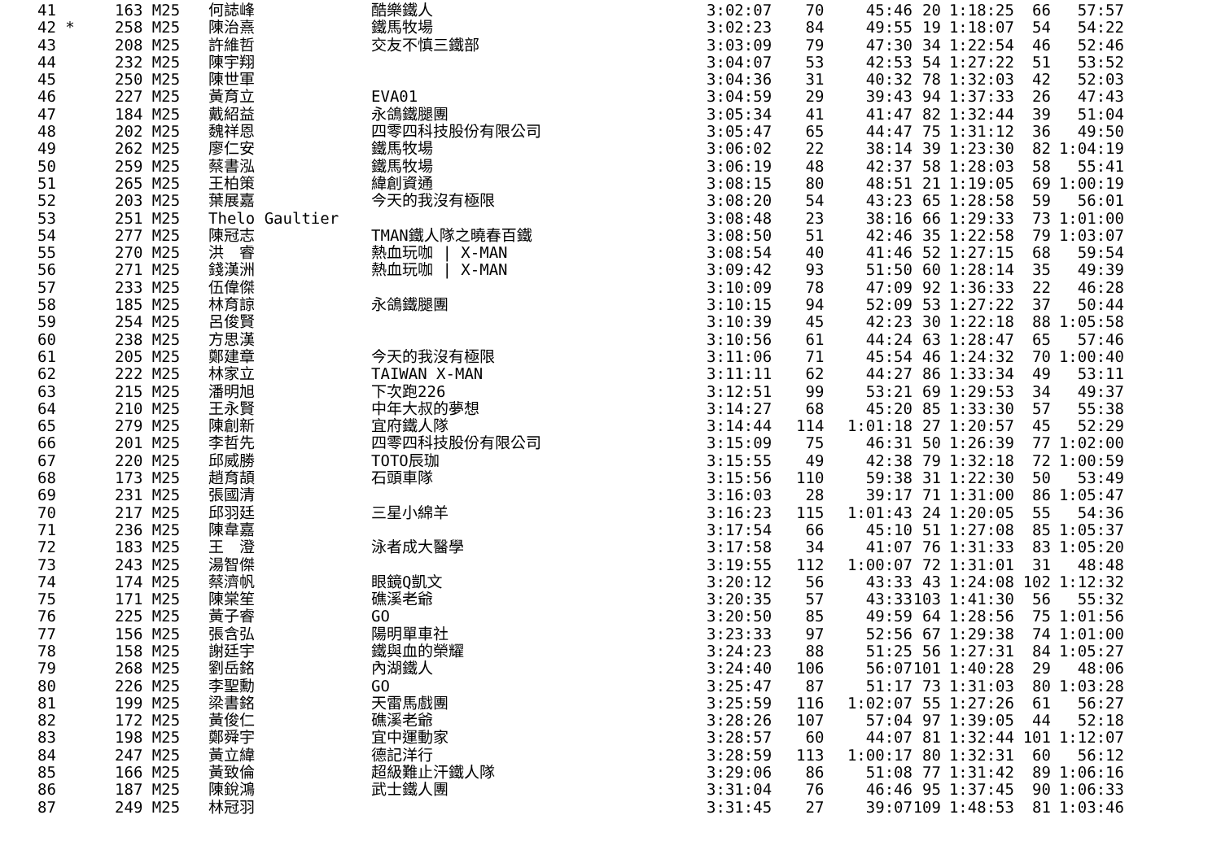| 41 | 163 M25 | 何誌峰 | 酷樂鐵人 | 3:02:07 | 70 | 45:46 | 20 | 1:18:25 | 66 | 57:57 |
| 42 * | 258 M25 | 陳治熹 | 鐵馬牧場 | 3:02:23 | 84 | 49:55 | 19 | 1:18:07 | 54 | 54:22 |
| 43 | 208 M25 | 許維哲 | 交友不慎三鐵部 | 3:03:09 | 79 | 47:30 | 34 | 1:22:54 | 46 | 52:46 |
| 44 | 232 M25 | 陳宇翔 | | 3:04:07 | 53 | 42:53 | 54 | 1:27:22 | 51 | 53:52 |
| 45 | 250 M25 | 陳世軍 | | 3:04:36 | 31 | 40:32 | 78 | 1:32:03 | 42 | 52:03 |
| 46 | 227 M25 | 黃育立 | EVA01 | 3:04:59 | 29 | 39:43 | 94 | 1:37:33 | 26 | 47:43 |
| 47 | 184 M25 | 戴紹益 | 永鴿鐵腿團 | 3:05:34 | 41 | 41:47 | 82 | 1:32:44 | 39 | 51:04 |
| 48 | 202 M25 | 魏祥恩 | 四零四科技股份有限公司 | 3:05:47 | 65 | 44:47 | 75 | 1:31:12 | 36 | 49:50 |
| 49 | 262 M25 | 廖仁安 | 鐵馬牧場 | 3:06:02 | 22 | 38:14 | 39 | 1:23:30 | 82 | 1:04:19 |
| 50 | 259 M25 | 蔡書泓 | 鐵馬牧場 | 3:06:19 | 48 | 42:37 | 58 | 1:28:03 | 58 | 55:41 |
| 51 | 265 M25 | 王柏策 | 緯創資通 | 3:08:15 | 80 | 48:51 | 21 | 1:19:05 | 69 | 1:00:19 |
| 52 | 203 M25 | 葉展嘉 | 今天的我沒有極限 | 3:08:20 | 54 | 43:23 | 65 | 1:28:58 | 59 | 56:01 |
| 53 | 251 M25 | Thelo Gaultier | | 3:08:48 | 23 | 38:16 | 66 | 1:29:33 | 73 | 1:01:00 |
| 54 | 277 M25 | 陳冠志 | TMAN鐵人隊之曉春百鐵 | 3:08:50 | 51 | 42:46 | 35 | 1:22:58 | 79 | 1:03:07 |
| 55 | 270 M25 | 洪 睿 | 熱血玩咖 / X-MAN | 3:08:54 | 40 | 41:46 | 52 | 1:27:15 | 68 | 59:54 |
| 56 | 271 M25 | 錢漢洲 | 熱血玩咖 / X-MAN | 3:09:42 | 93 | 51:50 | 60 | 1:28:14 | 35 | 49:39 |
| 57 | 233 M25 | 伍偉傑 | | 3:10:09 | 78 | 47:09 | 92 | 1:36:33 | 22 | 46:28 |
| 58 | 185 M25 | 林育諒 | 永鴿鐵腿團 | 3:10:15 | 94 | 52:09 | 53 | 1:27:22 | 37 | 50:44 |
| 59 | 254 M25 | 呂俊賢 | | 3:10:39 | 45 | 42:23 | 30 | 1:22:18 | 88 | 1:05:58 |
| 60 | 238 M25 | 方思漢 | | 3:10:56 | 61 | 44:24 | 63 | 1:28:47 | 65 | 57:46 |
| 61 | 205 M25 | 鄭建章 | 今天的我沒有極限 | 3:11:06 | 71 | 45:54 | 46 | 1:24:32 | 70 | 1:00:40 |
| 62 | 222 M25 | 林家立 | TAIWAN X-MAN | 3:11:11 | 62 | 44:27 | 86 | 1:33:34 | 49 | 53:11 |
| 63 | 215 M25 | 潘明旭 | 下次跑226 | 3:12:51 | 99 | 53:21 | 69 | 1:29:53 | 34 | 49:37 |
| 64 | 210 M25 | 王永賢 | 中年大叔的夢想 | 3:14:27 | 68 | 45:20 | 85 | 1:33:30 | 57 | 55:38 |
| 65 | 279 M25 | 陳創新 | 宜府鐵人隊 | 3:14:44 | 114 | 1:01:18 | 27 | 1:20:57 | 45 | 52:29 |
| 66 | 201 M25 | 李哲先 | 四零四科技股份有限公司 | 3:15:09 | 75 | 46:31 | 50 | 1:26:39 | 77 | 1:02:00 |
| 67 | 220 M25 | 邱威勝 | TOTO辰珈 | 3:15:55 | 49 | 42:38 | 79 | 1:32:18 | 72 | 1:00:59 |
| 68 | 173 M25 | 趙育頡 | 石頭車隊 | 3:15:56 | 110 | 59:38 | 31 | 1:22:30 | 50 | 53:49 |
| 69 | 231 M25 | 張國清 | | 3:16:03 | 28 | 39:17 | 71 | 1:31:00 | 86 | 1:05:47 |
| 70 | 217 M25 | 邱羽廷 | 三星小綿羊 | 3:16:23 | 115 | 1:01:43 | 24 | 1:20:05 | 55 | 54:36 |
| 71 | 236 M25 | 陳韋嘉 | | 3:17:54 | 66 | 45:10 | 51 | 1:27:08 | 85 | 1:05:37 |
| 72 | 183 M25 | 王 澄 | 泳者成大醫學 | 3:17:58 | 34 | 41:07 | 76 | 1:31:33 | 83 | 1:05:20 |
| 73 | 243 M25 | 湯智傑 | | 3:19:55 | 112 | 1:00:07 | 72 | 1:31:01 | 31 | 48:48 |
| 74 | 174 M25 | 蔡濟帆 | 眼鏡Q凱文 | 3:20:12 | 56 | 43:33 | 43 | 1:24:08 | 102 | 1:12:32 |
| 75 | 171 M25 | 陳棠笙 | 礁溪老爺 | 3:20:35 | 57 | 43:33 | 103 | 1:41:30 | 56 | 55:32 |
| 76 | 225 M25 | 黃子睿 | GO | 3:20:50 | 85 | 49:59 | 64 | 1:28:56 | 75 | 1:01:56 |
| 77 | 156 M25 | 張含弘 | 陽明單車社 | 3:23:33 | 97 | 52:56 | 67 | 1:29:38 | 74 | 1:01:00 |
| 78 | 158 M25 | 謝廷宇 | 鐵與血的榮耀 | 3:24:23 | 88 | 51:25 | 56 | 1:27:31 | 84 | 1:05:27 |
| 79 | 268 M25 | 劉岳銘 | 內湖鐵人 | 3:24:40 | 106 | 56:07 | 101 | 1:40:28 | 29 | 48:06 |
| 80 | 226 M25 | 李聖勳 | GO | 3:25:47 | 87 | 51:17 | 73 | 1:31:03 | 80 | 1:03:28 |
| 81 | 199 M25 | 梁書銘 | 天雷馬戲團 | 3:25:59 | 116 | 1:02:07 | 55 | 1:27:26 | 61 | 56:27 |
| 82 | 172 M25 | 黃俊仁 | 礁溪老爺 | 3:28:26 | 107 | 57:04 | 97 | 1:39:05 | 44 | 52:18 |
| 83 | 198 M25 | 鄭舜宇 | 宜中運動家 | 3:28:57 | 60 | 44:07 | 81 | 1:32:44 | 101 | 1:12:07 |
| 84 | 247 M25 | 黃立緯 | 德記洋行 | 3:28:59 | 113 | 1:00:17 | 80 | 1:32:31 | 60 | 56:12 |
| 85 | 166 M25 | 黃致倫 | 超級難止汗鐵人隊 | 3:29:06 | 86 | 51:08 | 77 | 1:31:42 | 89 | 1:06:16 |
| 86 | 187 M25 | 陳銳鴻 | 武士鐵人團 | 3:31:04 | 76 | 46:46 | 95 | 1:37:45 | 90 | 1:06:33 |
| 87 | 249 M25 | 林冠羽 | | 3:31:45 | 27 | 39:07 | 109 | 1:48:53 | 81 | 1:03:46 |